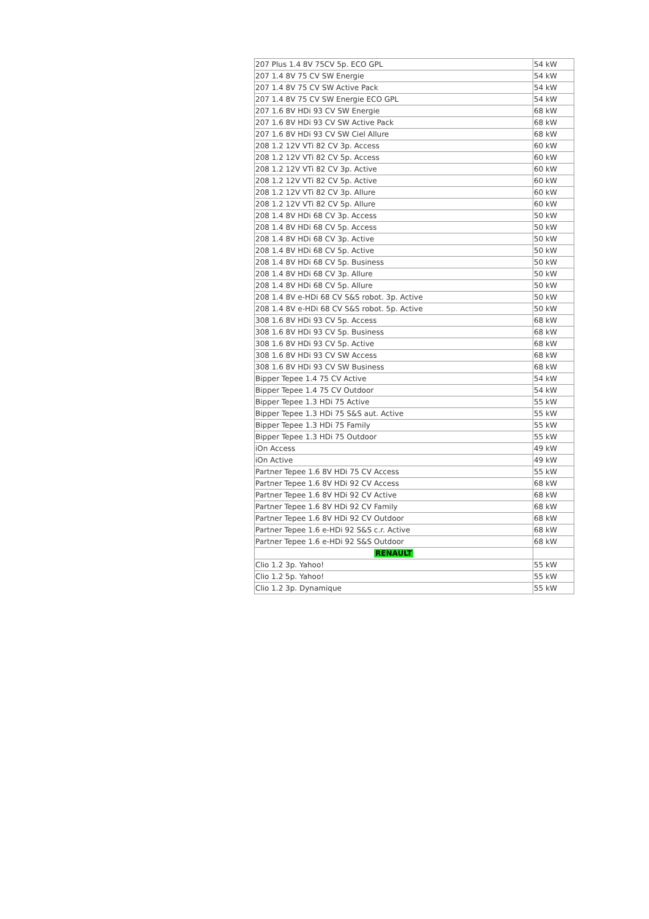| 207 Plus 1.4 8V 75CV 5p. ECO GPL | 54 kW |
| 207 1.4 8V 75 CV SW Energie | 54 kW |
| 207 1.4 8V 75 CV SW Active Pack | 54 kW |
| 207 1.4 8V 75 CV SW Energie ECO GPL | 54 kW |
| 207 1.6 8V HDi 93 CV SW Energie | 68 kW |
| 207 1.6 8V HDi 93 CV SW Active Pack | 68 kW |
| 207 1.6 8V HDi 93 CV SW Ciel Allure | 68 kW |
| 208 1.2 12V VTi 82 CV 3p. Access | 60 kW |
| 208 1.2 12V VTi 82 CV 5p. Access | 60 kW |
| 208 1.2 12V VTi 82 CV 3p. Active | 60 kW |
| 208 1.2 12V VTi 82 CV 5p. Active | 60 kW |
| 208 1.2 12V VTi 82 CV 3p. Allure | 60 kW |
| 208 1.2 12V VTi 82 CV 5p. Allure | 60 kW |
| 208 1.4 8V HDi 68 CV 3p. Access | 50 kW |
| 208 1.4 8V HDi 68 CV 5p. Access | 50 kW |
| 208 1.4 8V HDi 68 CV 3p. Active | 50 kW |
| 208 1.4 8V HDi 68 CV 5p. Active | 50 kW |
| 208 1.4 8V HDi 68 CV 5p. Business | 50 kW |
| 208 1.4 8V HDi 68 CV 3p. Allure | 50 kW |
| 208 1.4 8V HDi 68 CV 5p. Allure | 50 kW |
| 208 1.4 8V e-HDi 68 CV S&S robot. 3p. Active | 50 kW |
| 208 1.4 8V e-HDi 68 CV S&S robot. 5p. Active | 50 kW |
| 308 1.6 8V HDi 93 CV 5p. Access | 68 kW |
| 308 1.6 8V HDi 93 CV 5p. Business | 68 kW |
| 308 1.6 8V HDi 93 CV 5p. Active | 68 kW |
| 308 1.6 8V HDi 93 CV SW Access | 68 kW |
| 308 1.6 8V HDi 93 CV SW Business | 68 kW |
| Bipper Tepee 1.4 75 CV Active | 54 kW |
| Bipper Tepee 1.4 75 CV Outdoor | 54 kW |
| Bipper Tepee 1.3 HDi 75 Active | 55 kW |
| Bipper Tepee 1.3 HDi 75 S&S aut. Active | 55 kW |
| Bipper Tepee 1.3 HDi 75 Family | 55 kW |
| Bipper Tepee 1.3 HDi 75 Outdoor | 55 kW |
| iOn Access | 49 kW |
| iOn Active | 49 kW |
| Partner Tepee 1.6 8V HDi 75 CV Access | 55 kW |
| Partner Tepee 1.6 8V HDi 92 CV Access | 68 kW |
| Partner Tepee 1.6 8V HDi 92 CV Active | 68 kW |
| Partner Tepee 1.6 8V HDi 92 CV Family | 68 kW |
| Partner Tepee 1.6 8V HDi 92 CV Outdoor | 68 kW |
| Partner Tepee 1.6 e-HDi 92 S&S c.r. Active | 68 kW |
| Partner Tepee 1.6 e-HDi 92 S&S Outdoor | 68 kW |
| RENAULT | |
| Clio 1.2 3p. Yahoo! | 55 kW |
| Clio 1.2 5p. Yahoo! | 55 kW |
| Clio 1.2 3p. Dynamique | 55 kW |